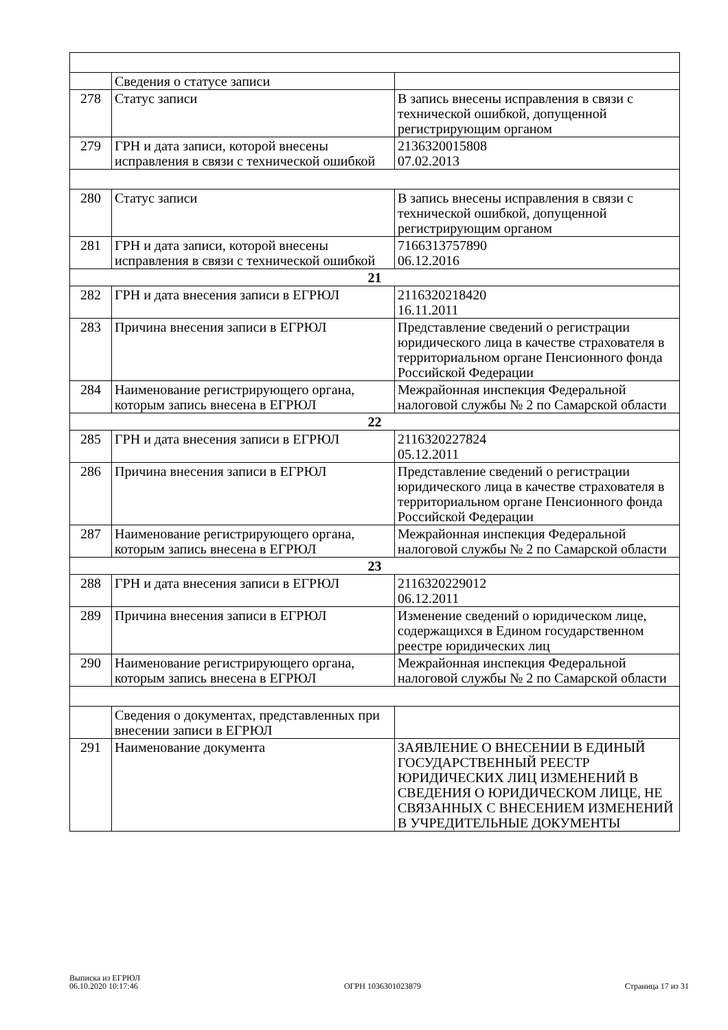| | Сведения о статусе записи | |
| 278 | Статус записи | В запись внесены исправления в связи с технической ошибкой, допущенной регистрирующим органом |
| 279 | ГРН и дата записи, которой внесены исправления в связи с технической ошибкой | 2136320015808 07.02.2013 |
| 280 | Статус записи | В запись внесены исправления в связи с технической ошибкой, допущенной регистрирующим органом |
| 281 | ГРН и дата записи, которой внесены исправления в связи с технической ошибкой | 7166313757890 06.12.2016 |
| 21 | | |
| 282 | ГРН и дата внесения записи в ЕГРЮЛ | 2116320218420 16.11.2011 |
| 283 | Причина внесения записи в ЕГРЮЛ | Представление сведений о регистрации юридического лица в качестве страхователя в территориальном органе Пенсионного фонда Российской Федерации |
| 284 | Наименование регистрирующего органа, которым запись внесена в ЕГРЮЛ | Межрайонная инспекция Федеральной налоговой службы № 2 по Самарской области |
| 22 | | |
| 285 | ГРН и дата внесения записи в ЕГРЮЛ | 2116320227824 05.12.2011 |
| 286 | Причина внесения записи в ЕГРЮЛ | Представление сведений о регистрации юридического лица в качестве страхователя в территориальном органе Пенсионного фонда Российской Федерации |
| 287 | Наименование регистрирующего органа, которым запись внесена в ЕГРЮЛ | Межрайонная инспекция Федеральной налоговой службы № 2 по Самарской области |
| 23 | | |
| 288 | ГРН и дата внесения записи в ЕГРЮЛ | 2116320229012 06.12.2011 |
| 289 | Причина внесения записи в ЕГРЮЛ | Изменение сведений о юридическом лице, содержащихся в Едином государственном реестре юридических лиц |
| 290 | Наименование регистрирующего органа, которым запись внесена в ЕГРЮЛ | Межрайонная инспекция Федеральной налоговой службы № 2 по Самарской области |
| | Сведения о документах, представленных при внесении записи в ЕГРЮЛ | |
| 291 | Наименование документа | ЗАЯВЛЕНИЕ О ВНЕСЕНИИ В ЕДИНЫЙ ГОСУДАРСТВЕННЫЙ РЕЕСТР ЮРИДИЧЕСКИХ ЛИЦ ИЗМЕНЕНИЙ В СВЕДЕНИЯ О ЮРИДИЧЕСКОМ ЛИЦЕ, НЕ СВЯЗАННЫХ С ВНЕСЕНИЕМ ИЗМЕНЕНИЙ В УЧРЕДИТЕЛЬНЫЕ ДОКУМЕНТЫ |
Выписка из ЕГРЮЛ
06.10.2020 10:17:46
ОГРН 1036301023879
Страница 17 из 31